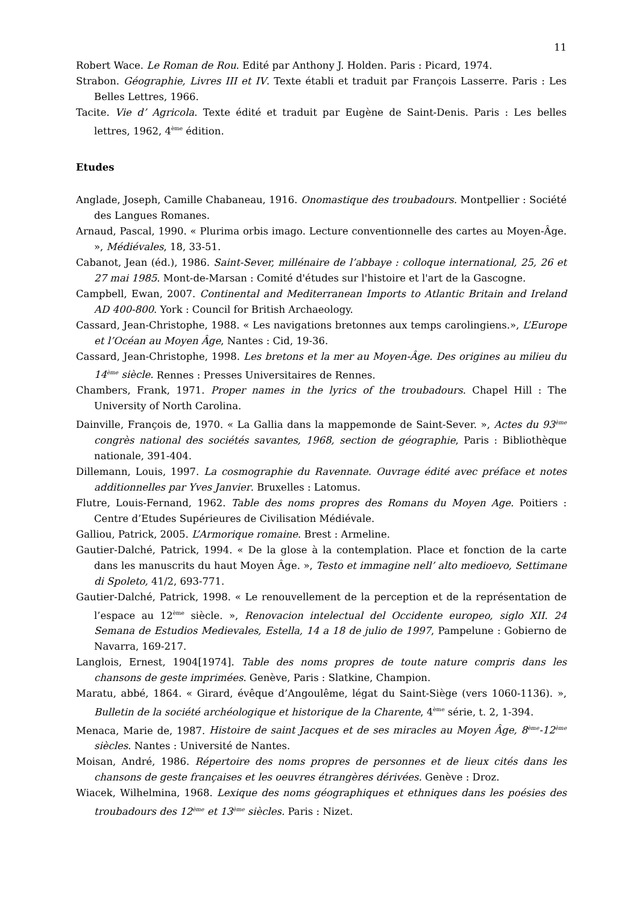11
Robert Wace. Le Roman de Rou. Edité par Anthony J. Holden. Paris : Picard, 1974.
Strabon. Géographie, Livres III et IV. Texte établi et traduit par François Lasserre. Paris : Les Belles Lettres, 1966.
Tacite. Vie d’ Agricola. Texte édité et traduit par Eugène de Saint-Denis. Paris : Les belles lettres, 1962, 4<sup>ème</sup> édition.
Etudes
Anglade, Joseph, Camille Chabaneau, 1916. Onomastique des troubadours. Montpellier : Société des Langues Romanes.
Arnaud, Pascal, 1990. « Plurima orbis imago. Lecture conventionnelle des cartes au Moyen-Âge. », Médiévales, 18, 33-51.
Cabanot, Jean (éd.), 1986. Saint-Sever, millénaire de l’abbaye : colloque international, 25, 26 et 27 mai 1985. Mont-de-Marsan : Comité d'études sur l'histoire et l'art de la Gascogne.
Campbell, Ewan, 2007. Continental and Mediterranean Imports to Atlantic Britain and Ireland AD 400-800. York : Council for British Archaeology.
Cassard, Jean-Christophe, 1988. « Les navigations bretonnes aux temps carolingiens.», L’Europe et l’Océan au Moyen Âge, Nantes : Cid, 19-36.
Cassard, Jean-Christophe, 1998. Les bretons et la mer au Moyen-Âge. Des origines au milieu du 14<sup>ème</sup> siècle. Rennes : Presses Universitaires de Rennes.
Chambers, Frank, 1971. Proper names in the lyrics of the troubadours. Chapel Hill : The University of North Carolina.
Dainville, François de, 1970. « La Gallia dans la mappemonde de Saint-Sever. », Actes du 93<sup>ème</sup> congrès national des sociétés savantes, 1968, section de géographie, Paris : Bibliothèque nationale, 391-404.
Dillemann, Louis, 1997. La cosmographie du Ravennate. Ouvrage édité avec préface et notes additionnelles par Yves Janvier. Bruxelles : Latomus.
Flutre, Louis-Fernand, 1962. Table des noms propres des Romans du Moyen Age. Poitiers : Centre d’Etudes Supérieures de Civilisation Médiévale.
Galliou, Patrick, 2005. L’Armorique romaine. Brest : Armeline.
Gautier-Dalché, Patrick, 1994. « De la glose à la contemplation. Place et fonction de la carte dans les manuscrits du haut Moyen Âge. », Testo et immagine nell’ alto medioevo, Settimane di Spoleto, 41/2, 693-771.
Gautier-Dalché, Patrick, 1998. « Le renouvellement de la perception et de la représentation de l’espace au 12<sup>ème</sup> siècle. », Renovacion intelectual del Occidente europeo, siglo XII. 24 Semana de Estudios Medievales, Estella, 14 a 18 de julio de 1997, Pampelune : Gobierno de Navarra, 169-217.
Langlois, Ernest, 1904[1974]. Table des noms propres de toute nature compris dans les chansons de geste imprimées. Genève, Paris : Slatkine, Champion.
Maratu, abbé, 1864. « Girard, évêque d’Angoulême, légat du Saint-Siège (vers 1060-1136). », Bulletin de la société archéologique et historique de la Charente, 4<sup>ème</sup> série, t. 2, 1-394.
Menaca, Marie de, 1987. Histoire de saint Jacques et de ses miracles au Moyen Âge, 8<sup>ème</sup>-12<sup>ème</sup> siècles. Nantes : Université de Nantes.
Moisan, André, 1986. Répertoire des noms propres de personnes et de lieux cités dans les chansons de geste françaises et les oeuvres étrangères dérivées. Genève : Droz.
Wiacek, Wilhelmina, 1968. Lexique des noms géographiques et ethniques dans les poésies des troubadours des 12<sup>ème</sup> et 13<sup>ème</sup> siècles. Paris : Nizet.